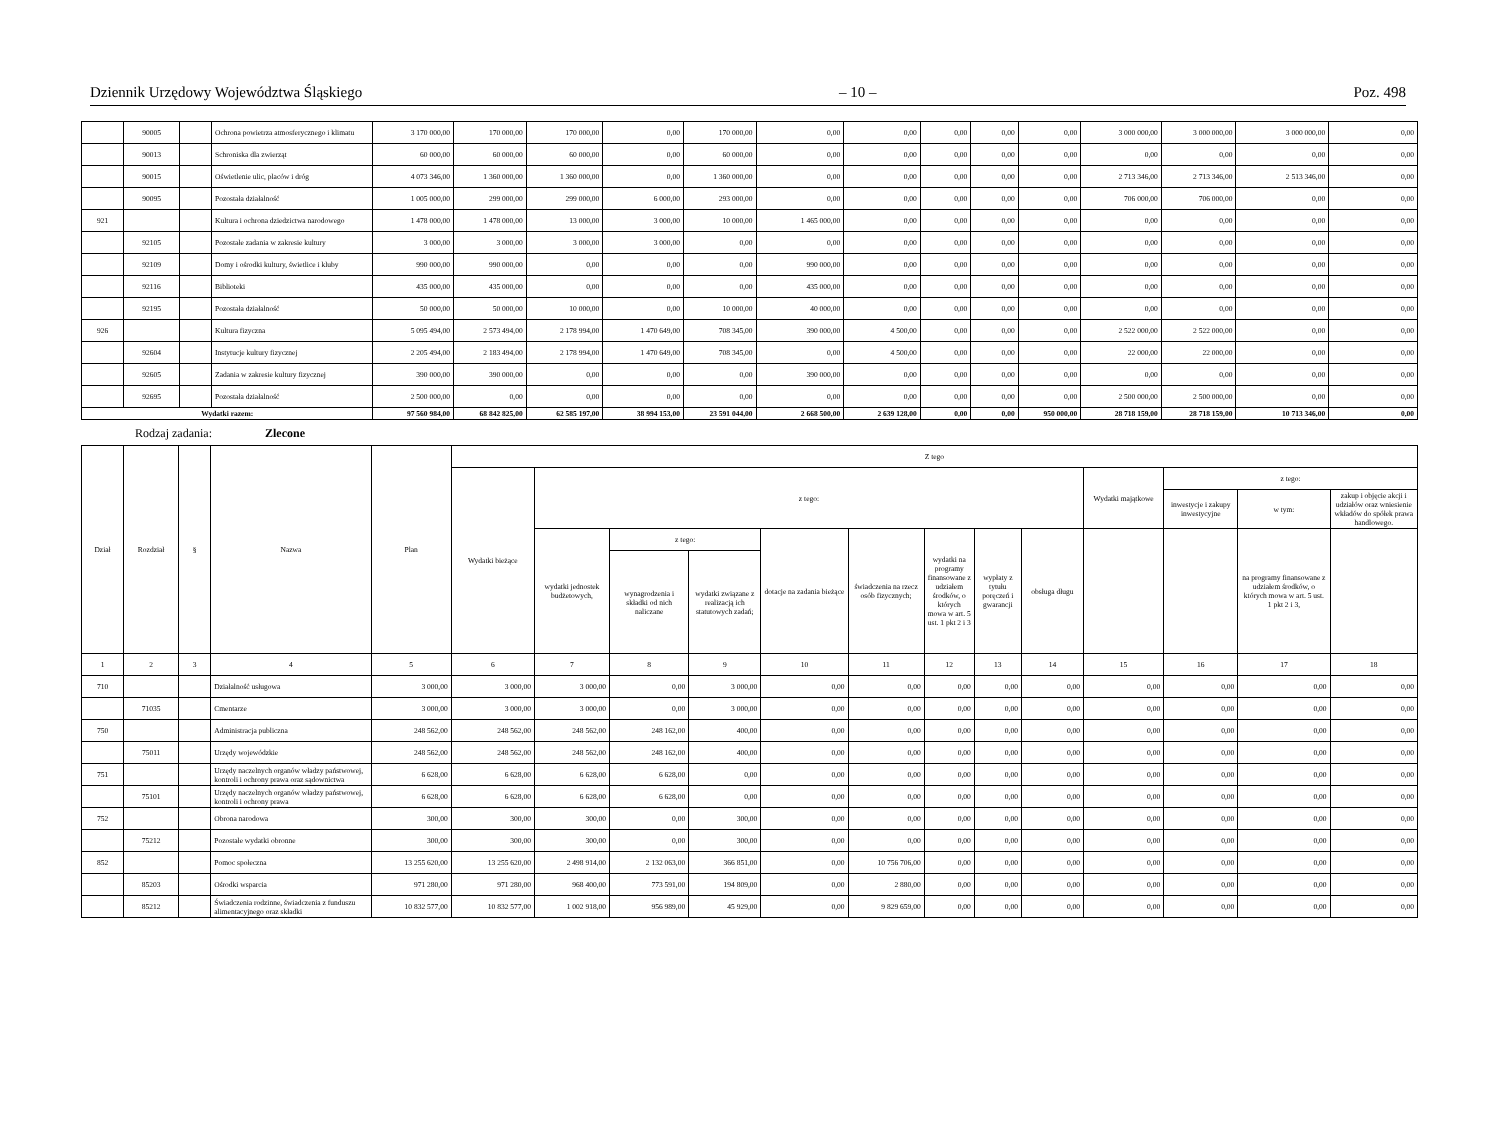Dziennik Urzędowy Województwa Śląskiego – 10 – Poz. 498
| | 90005 | | Ochrona powietrza atmosferycznego i klimatu | 3 170 000,00 | 170 000,00 | 170 000,00 | 0,00 | 170 000,00 | 0,00 | 0,00 | 0,00 | 0,00 | 0,00 | 3 000 000,00 | 3 000 000,00 | 3 000 000,00 | 0,00 |
| | 90013 | | Schroniska dla zwierząt | 60 000,00 | 60 000,00 | 60 000,00 | 0,00 | 60 000,00 | 0,00 | 0,00 | 0,00 | 0,00 | 0,00 | 0,00 | 0,00 | 0,00 | 0,00 |
| | 90015 | | Oświetlenie ulic, placów i dróg | 4 073 346,00 | 1 360 000,00 | 1 360 000,00 | 0,00 | 1 360 000,00 | 0,00 | 0,00 | 0,00 | 0,00 | 0,00 | 2 713 346,00 | 2 713 346,00 | 2 513 346,00 | 0,00 |
| | 90095 | | Pozostała działalność | 1 005 000,00 | 299 000,00 | 299 000,00 | 6 000,00 | 293 000,00 | 0,00 | 0,00 | 0,00 | 0,00 | 0,00 | 706 000,00 | 706 000,00 | 0,00 | 0,00 |
| 921 | | | Kultura i ochrona dziedzictwa narodowego | 1 478 000,00 | 1 478 000,00 | 13 000,00 | 3 000,00 | 10 000,00 | 1 465 000,00 | 0,00 | 0,00 | 0,00 | 0,00 | 0,00 | 0,00 | 0,00 | 0,00 |
| | 92105 | | Pozostałe zadania w zakresie kultury | 3 000,00 | 3 000,00 | 3 000,00 | 3 000,00 | 0,00 | 0,00 | 0,00 | 0,00 | 0,00 | 0,00 | 0,00 | 0,00 | 0,00 | 0,00 |
| | 92109 | | Domy i ośrodki kultury, świetlice i kluby | 990 000,00 | 990 000,00 | 0,00 | 0,00 | 0,00 | 990 000,00 | 0,00 | 0,00 | 0,00 | 0,00 | 0,00 | 0,00 | 0,00 | 0,00 |
| | 92116 | | Biblioteki | 435 000,00 | 435 000,00 | 0,00 | 0,00 | 0,00 | 435 000,00 | 0,00 | 0,00 | 0,00 | 0,00 | 0,00 | 0,00 | 0,00 | 0,00 |
| | 92195 | | Pozostała działalność | 50 000,00 | 50 000,00 | 10 000,00 | 0,00 | 10 000,00 | 40 000,00 | 0,00 | 0,00 | 0,00 | 0,00 | 0,00 | 0,00 | 0,00 | 0,00 |
| 926 | | | Kultura fizyczna | 5 095 494,00 | 2 573 494,00 | 2 178 994,00 | 1 470 649,00 | 708 345,00 | 390 000,00 | 4 500,00 | 0,00 | 0,00 | 0,00 | 2 522 000,00 | 2 522 000,00 | 0,00 | 0,00 |
| | 92604 | | Instytucje kultury fizycznej | 2 205 494,00 | 2 183 494,00 | 2 178 994,00 | 1 470 649,00 | 708 345,00 | 0,00 | 4 500,00 | 0,00 | 0,00 | 0,00 | 22 000,00 | 22 000,00 | 0,00 | 0,00 |
| | 92605 | | Zadania w zakresie kultury fizycznej | 390 000,00 | 390 000,00 | 0,00 | 0,00 | 0,00 | 390 000,00 | 0,00 | 0,00 | 0,00 | 0,00 | 0,00 | 0,00 | 0,00 | 0,00 |
| | 92695 | | Pozostała działalność | 2 500 000,00 | 0,00 | 0,00 | 0,00 | 0,00 | 0,00 | 0,00 | 0,00 | 0,00 | 0,00 | 2 500 000,00 | 2 500 000,00 | 0,00 | 0,00 |
| Wydatki razem: | | | | 97 560 984,00 | 68 842 825,00 | 62 585 197,00 | 38 994 153,00 | 23 591 044,00 | 2 668 500,00 | 2 639 128,00 | 0,00 | 0,00 | 950 000,00 | 28 718 159,00 | 28 718 159,00 | 10 713 346,00 | 0,00 |
Rodzaj zadania: Zlecone
| Dział | Rozdział | § | Nazwa | Plan | Z tego | | | | | | | | | | | | |
| --- | --- | --- | --- | --- | --- | --- | --- | --- | --- | --- | --- | --- | --- | --- | --- | --- | --- |
| | | | | | Wydatki bieżące | z tego: | | | | | | | | Wydatki majątkowe | z tego: | | |
| | | | | | | | | | | | | | | | inwestycje i zakupy inwestycyjne | w tym: | zakup i objęcie akcji i udziałów oraz wniesienie wkładów do spółek prawa handlowego. |
| | | | | | | wydatki jednostek budżetowych, | z tego: | | dotacje na zadania bieżące | świadczenia na rzecz osób fizycznych; | wydatki na programy finansowane z udziałem środków, o których mowa w art. 5 ust. 1 pkt 2 i 3 | wypłaty z tytułu poręczeń i gwarancji | obsługa długu | | | na programy finansowane z udziałem środków, o których mowa w art. 5 ust. 1 pkt 2 i 3, | |
| | | | | | | | wynagrodzenia i składki od nich naliczane | wydatki związane z realizacją ich statutowych zadań; | | | | | | | | | |
| 1 | 2 | 3 | 4 | 5 | 6 | 7 | 8 | 9 | 10 | 11 | 12 | 13 | 14 | 15 | 16 | 17 | 18 |
| 710 | | | Działalność usługowa | 3 000,00 | 3 000,00 | 3 000,00 | 0,00 | 3 000,00 | 0,00 | 0,00 | 0,00 | 0,00 | 0,00 | 0,00 | 0,00 | 0,00 | 0,00 |
| | 71035 | | Cmentarze | 3 000,00 | 3 000,00 | 3 000,00 | 0,00 | 3 000,00 | 0,00 | 0,00 | 0,00 | 0,00 | 0,00 | 0,00 | 0,00 | 0,00 | 0,00 |
| 750 | | | Administracja publiczna | 248 562,00 | 248 562,00 | 248 562,00 | 248 162,00 | 400,00 | 0,00 | 0,00 | 0,00 | 0,00 | 0,00 | 0,00 | 0,00 | 0,00 | 0,00 |
| | 75011 | | Urzędy wojewódzkie | 248 562,00 | 248 562,00 | 248 562,00 | 248 162,00 | 400,00 | 0,00 | 0,00 | 0,00 | 0,00 | 0,00 | 0,00 | 0,00 | 0,00 | 0,00 |
| 751 | | | Urzędy naczelnych organów władzy państwowej, kontroli i ochrony prawa oraz sądownictwa | 6 628,00 | 6 628,00 | 6 628,00 | 6 628,00 | 0,00 | 0,00 | 0,00 | 0,00 | 0,00 | 0,00 | 0,00 | 0,00 | 0,00 | 0,00 |
| | 75101 | | Urzędy naczelnych organów władzy państwowej, kontroli i ochrony prawa | 6 628,00 | 6 628,00 | 6 628,00 | 6 628,00 | 0,00 | 0,00 | 0,00 | 0,00 | 0,00 | 0,00 | 0,00 | 0,00 | 0,00 | 0,00 |
| 752 | | | Obrona narodowa | 300,00 | 300,00 | 300,00 | 0,00 | 300,00 | 0,00 | 0,00 | 0,00 | 0,00 | 0,00 | 0,00 | 0,00 | 0,00 | 0,00 |
| | 75212 | | Pozostałe wydatki obronne | 300,00 | 300,00 | 300,00 | 0,00 | 300,00 | 0,00 | 0,00 | 0,00 | 0,00 | 0,00 | 0,00 | 0,00 | 0,00 | 0,00 |
| 852 | | | Pomoc społeczna | 13 255 620,00 | 13 255 620,00 | 2 498 914,00 | 2 132 063,00 | 366 851,00 | 0,00 | 10 756 706,00 | 0,00 | 0,00 | 0,00 | 0,00 | 0,00 | 0,00 | 0,00 |
| | 85203 | | Ośrodki wsparcia | 971 280,00 | 971 280,00 | 968 400,00 | 773 591,00 | 194 809,00 | 0,00 | 2 880,00 | 0,00 | 0,00 | 0,00 | 0,00 | 0,00 | 0,00 | 0,00 |
| | 85212 | | Świadczenia rodzinne, świadczenia z funduszu alimentacyjnego oraz składki | 10 832 577,00 | 10 832 577,00 | 1 002 918,00 | 956 989,00 | 45 929,00 | 0,00 | 9 829 659,00 | 0,00 | 0,00 | 0,00 | 0,00 | 0,00 | 0,00 | 0,00 |